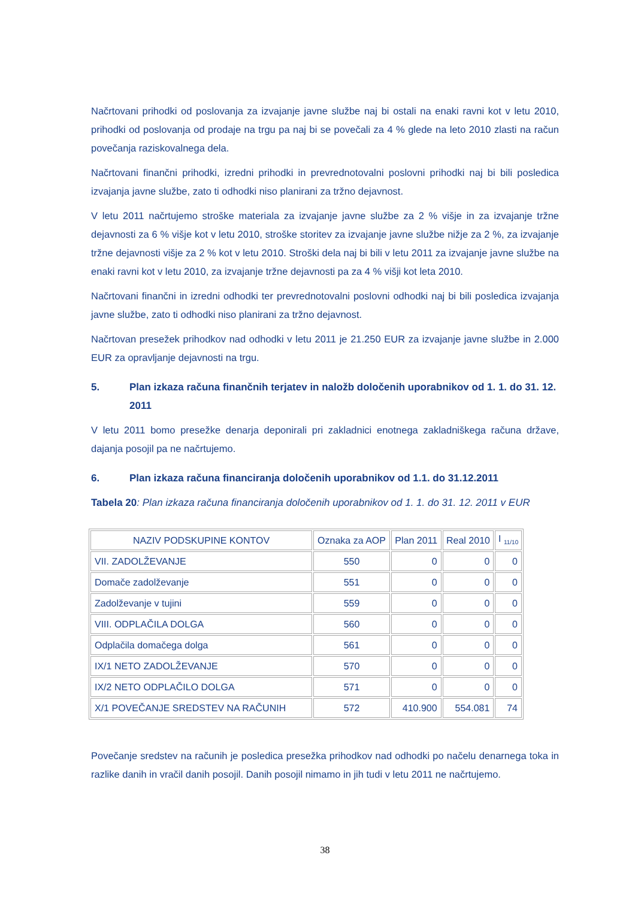Načrtovani prihodki od poslovanja za izvajanje javne službe naj bi ostali na enaki ravni kot v letu 2010, prihodki od poslovanja od prodaje na trgu pa naj bi se povečali za 4 % glede na leto 2010 zlasti na račun povečanja raziskovalnega dela.
Načrtovani finančni prihodki, izredni prihodki in prevrednotovalni poslovni prihodki naj bi bili posledica izvajanja javne službe, zato ti odhodki niso planirani za tržno dejavnost.
V letu 2011 načrtujemo stroške materiala za izvajanje javne službe za 2 % višje in za izvajanje tržne dejavnosti za 6 % višje kot v letu 2010, stroške storitev za izvajanje javne službe nižje za 2 %, za izvajanje tržne dejavnosti višje za 2 % kot v letu 2010. Stroški dela naj bi bili v letu 2011 za izvajanje javne službe na enaki ravni kot v letu 2010, za izvajanje tržne dejavnosti pa za 4 % višji kot leta 2010.
Načrtovani finančni in izredni odhodki ter prevrednotovalni poslovni odhodki naj bi bili posledica izvajanja javne službe, zato ti odhodki niso planirani za tržno dejavnost.
Načrtovan presežek prihodkov nad odhodki v letu 2011 je 21.250 EUR za izvajanje javne službe in 2.000 EUR za opravljanje dejavnosti na trgu.
5. Plan izkaza računa finančnih terjatev in naložb določenih uporabnikov od 1. 1. do 31. 12. 2011
V letu 2011 bomo presežke denarja deponirali pri zakladnici enotnega zakladniškega računa države, dajanja posojil pa ne načrtujemo.
6. Plan izkaza računa financiranja določenih uporabnikov od 1.1. do 31.12.2011
Tabela 20: Plan izkaza računa financiranja določenih uporabnikov od 1. 1. do 31. 12. 2011 v EUR
| NAZIV PODSKUPINE KONTOV | Oznaka za AOP | Plan 2011 | Real 2010 | I <sub>11/10</sub> |
| --- | --- | --- | --- | --- |
| VII. ZADOLŽEVANJE | 550 | 0 | 0 | 0 |
| Domače zadolževanje | 551 | 0 | 0 | 0 |
| Zadolževanje v tujini | 559 | 0 | 0 | 0 |
| VIII. ODPLAČILA DOLGA | 560 | 0 | 0 | 0 |
| Odplačila domačega dolga | 561 | 0 | 0 | 0 |
| IX/1 NETO ZADOLŽEVANJE | 570 | 0 | 0 | 0 |
| IX/2 NETO ODPLAČILO DOLGA | 571 | 0 | 0 | 0 |
| X/1 POVEČANJE SREDSTEV NA RAČUNIH | 572 | 410.900 | 554.081 | 74 |
Povečanje sredstev na računih je posledica presežka prihodkov nad odhodki po načelu denarnega toka in razlike danih in vračil danih posojil. Danih posojil nimamo in jih tudi v letu 2011 ne načrtujemo.
38